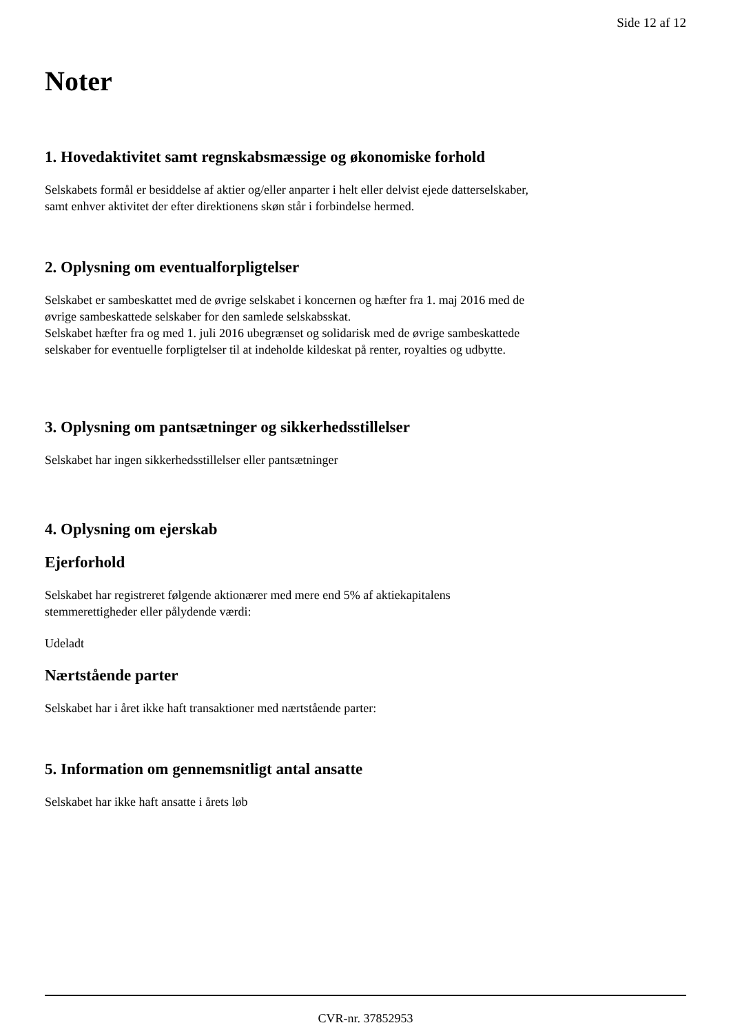Side 12 af 12
Noter
1. Hovedaktivitet samt regnskabsmæssige og økonomiske forhold
Selskabets formål er besiddelse af aktier og/eller anparter i helt eller delvist ejede datterselskaber,
samt enhver aktivitet der efter direktionens skøn står i forbindelse hermed.
2. Oplysning om eventualforpligtelser
Selskabet er sambeskattet med de øvrige selskabet i koncernen og hæfter fra 1. maj 2016 med de
øvrige sambeskattede selskaber for den samlede selskabsskat.
Selskabet hæfter fra og med 1. juli 2016 ubegrænset og solidarisk med de øvrige sambeskattede
selskaber for eventuelle forpligtelser til at indeholde kildeskat på renter, royalties og udbytte.
3. Oplysning om pantsætninger og sikkerhedsstillelser
Selskabet har ingen sikkerhedsstillelser eller pantsætninger
4. Oplysning om ejerskab
Ejerforhold
Selskabet har registreret følgende aktionærer med mere end 5% af aktiekapitalens
stemmerettigheder eller pålydende værdi:
Udeladt
Nærtstående parter
Selskabet har i året ikke haft transaktioner med nærtstående parter:
5. Information om gennemsnitligt antal ansatte
Selskabet har ikke haft ansatte i årets løb
CVR-nr. 37852953